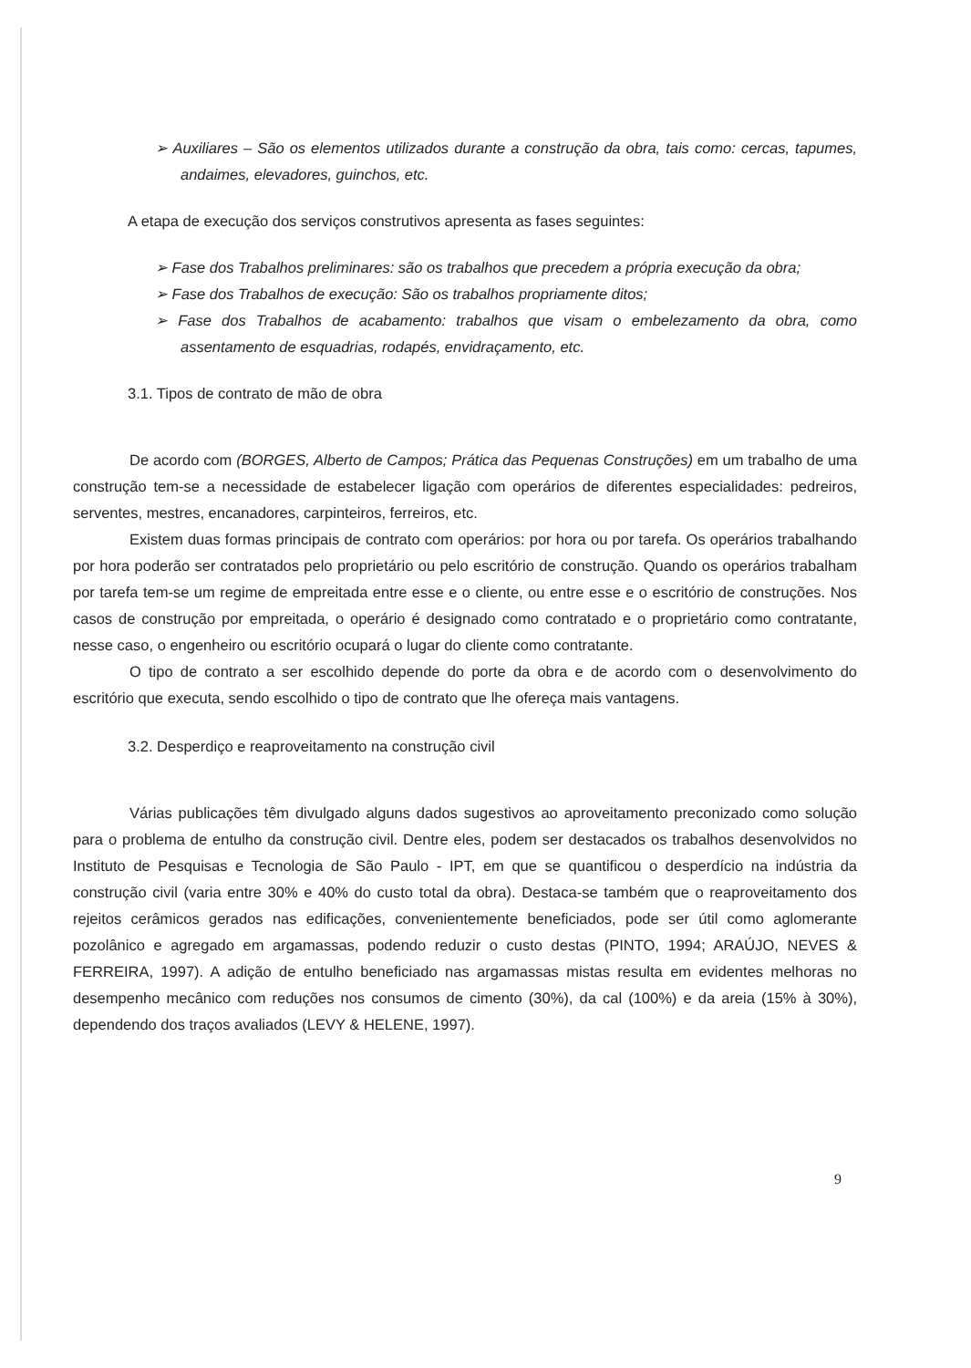➢ Auxiliares – São os elementos utilizados durante a construção da obra, tais como: cercas, tapumes, andaimes, elevadores, guinchos, etc.
A etapa de execução dos serviços construtivos apresenta as fases seguintes:
➢ Fase dos Trabalhos preliminares: são os trabalhos que precedem a própria execução da obra;
➢ Fase dos Trabalhos de execução: São os trabalhos propriamente ditos;
➢ Fase dos Trabalhos de acabamento: trabalhos que visam o embelezamento da obra, como assentamento de esquadrias, rodapés, envidraçamento, etc.
3.1. Tipos de contrato de mão de obra
De acordo com (BORGES, Alberto de Campos; Prática das Pequenas Construções) em um trabalho de uma construção tem-se a necessidade de estabelecer ligação com operários de diferentes especialidades: pedreiros, serventes, mestres, encanadores, carpinteiros, ferreiros, etc.
Existem duas formas principais de contrato com operários: por hora ou por tarefa. Os operários trabalhando por hora poderão ser contratados pelo proprietário ou pelo escritório de construção. Quando os operários trabalham por tarefa tem-se um regime de empreitada entre esse e o cliente, ou entre esse e o escritório de construções. Nos casos de construção por empreitada, o operário é designado como contratado e o proprietário como contratante, nesse caso, o engenheiro ou escritório ocupará o lugar do cliente como contratante.
O tipo de contrato a ser escolhido depende do porte da obra e de acordo com o desenvolvimento do escritório que executa, sendo escolhido o tipo de contrato que lhe ofereça mais vantagens.
3.2. Desperdiço e reaproveitamento na construção civil
Várias publicações têm divulgado alguns dados sugestivos ao aproveitamento preconizado como solução para o problema de entulho da construção civil. Dentre eles, podem ser destacados os trabalhos desenvolvidos no Instituto de Pesquisas e Tecnologia de São Paulo - IPT, em que se quantificou o desperdício na indústria da construção civil (varia entre 30% e 40% do custo total da obra). Destaca-se também que o reaproveitamento dos rejeitos cerâmicos gerados nas edificações, convenientemente beneficiados, pode ser útil como aglomerante pozolânico e agregado em argamassas, podendo reduzir o custo destas (PINTO, 1994; ARAÚJO, NEVES & FERREIRA, 1997). A adição de entulho beneficiado nas argamassas mistas resulta em evidentes melhoras no desempenho mecânico com reduções nos consumos de cimento (30%), da cal (100%) e da areia (15% à 30%), dependendo dos traços avaliados (LEVY & HELENE, 1997).
9